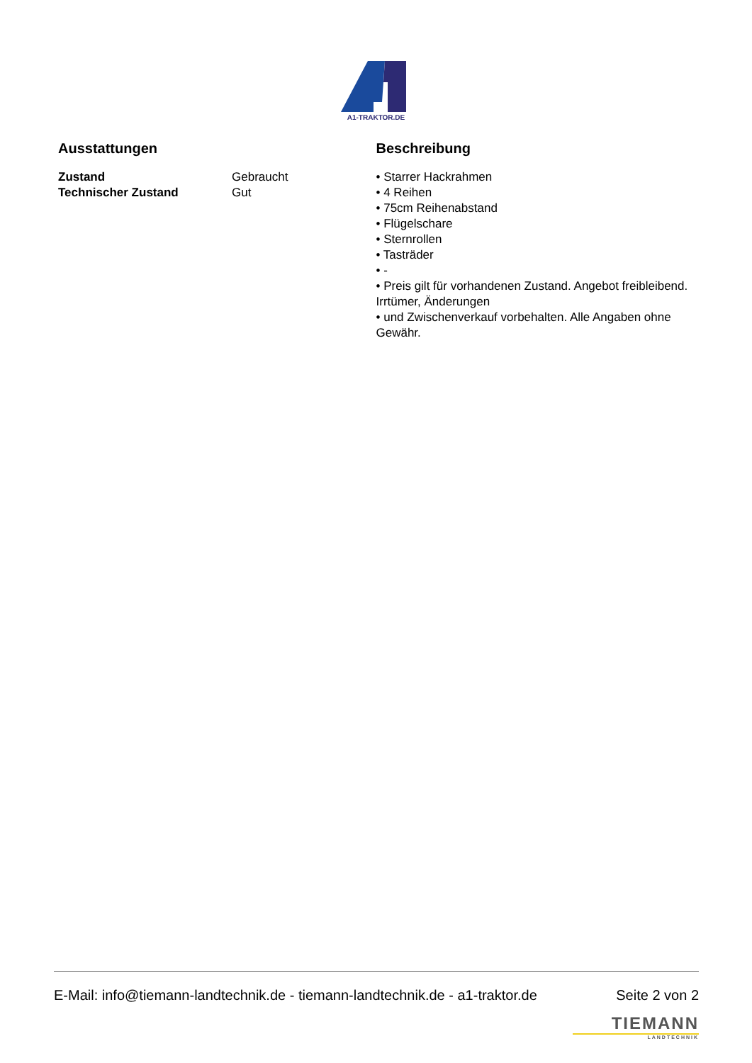A1-TRAKTOR.DE
Ausstattungen
| Zustand | Gebraucht |
| Technischer Zustand | Gut |
Beschreibung
• Starrer Hackrahmen
• 4 Reihen
• 75cm Reihenabstand
• Flügelschare
• Sternrollen
• Tasträder
• -
• Preis gilt für vorhandenen Zustand. Angebot freibleibend. Irrtümer, Änderungen
• und Zwischenverkauf vorbehalten. Alle Angaben ohne Gewähr.
E-Mail: info@tiemann-landtechnik.de - tiemann-landtechnik.de - a1-traktor.de Seite 2 von 2
TIEMANN
LANDTECHNIK